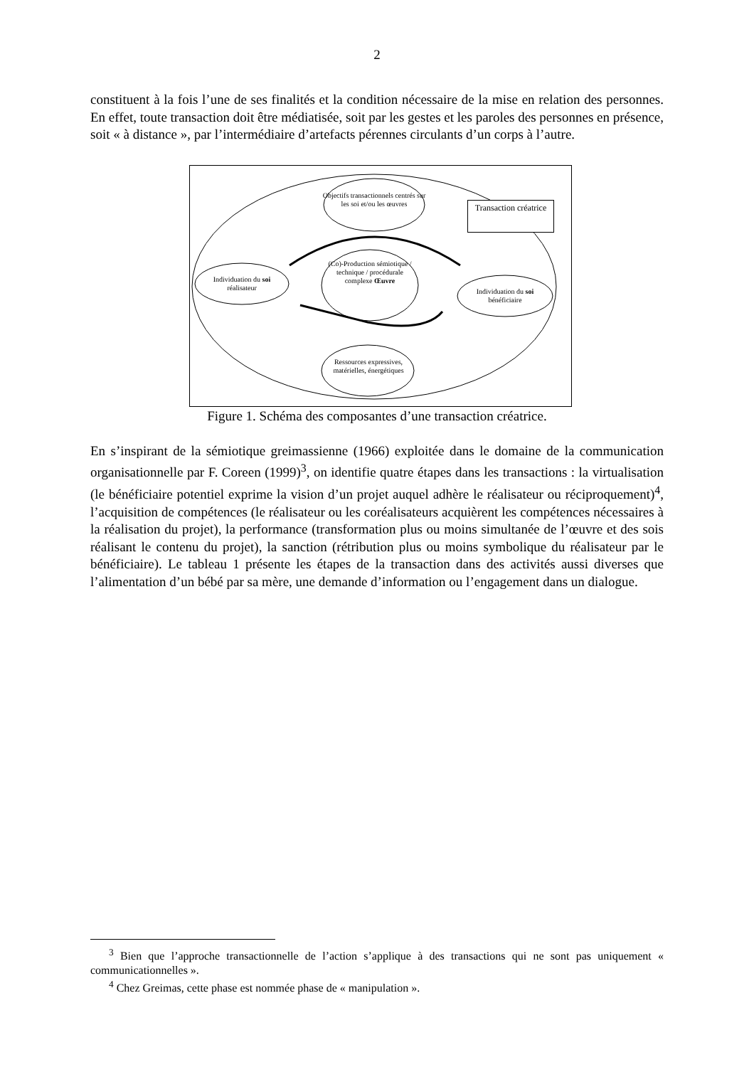2
constituent à la fois l’une de ses finalités et la condition nécessaire de la mise en relation des personnes. En effet, toute transaction doit être médiatisée, soit par les gestes et les paroles des personnes en présence, soit « à distance », par l’intermédiaire d’artefacts pérennes circulants d’un corps à l’autre.
Objectifs transactionnels centrés sur les soi et/ou les œuvres
Transaction créatrice
(Co)-Production sémiotique / technique / procédurale complexe Œuvre
Individuation du soi réalisateur
Individuation du soi bénéficiaire
Ressources expressives, matérielles, énergétiques
Figure 1. Schéma des composantes d’une transaction créatrice.
En s’inspirant de la sémiotique greimassienne (1966) exploitée dans le domaine de la communication organisationnelle par F. Coreen (1999)<sup>3</sup>, on identifie quatre étapes dans les transactions : la virtualisation (le bénéficiaire potentiel exprime la vision d’un projet auquel adhère le réalisateur ou réciproquement)<sup>4</sup>, l’acquisition de compétences (le réalisateur ou les coréalisateurs acquièrent les compétences nécessaires à la réalisation du projet), la performance (transformation plus ou moins simultanée de l’œuvre et des sois réalisant le contenu du projet), la sanction (rétribution plus ou moins symbolique du réalisateur par le bénéficiaire). Le tableau 1 présente les étapes de la transaction dans des activités aussi diverses que l’alimentation d’un bébé par sa mère, une demande d’information ou l’engagement dans un dialogue.
<sup>3</sup> Bien que l’approche transactionnelle de l’action s’applique à des transactions qui ne sont pas uniquement « communicationnelles ».
<sup>4</sup> Chez Greimas, cette phase est nommée phase de « manipulation ».